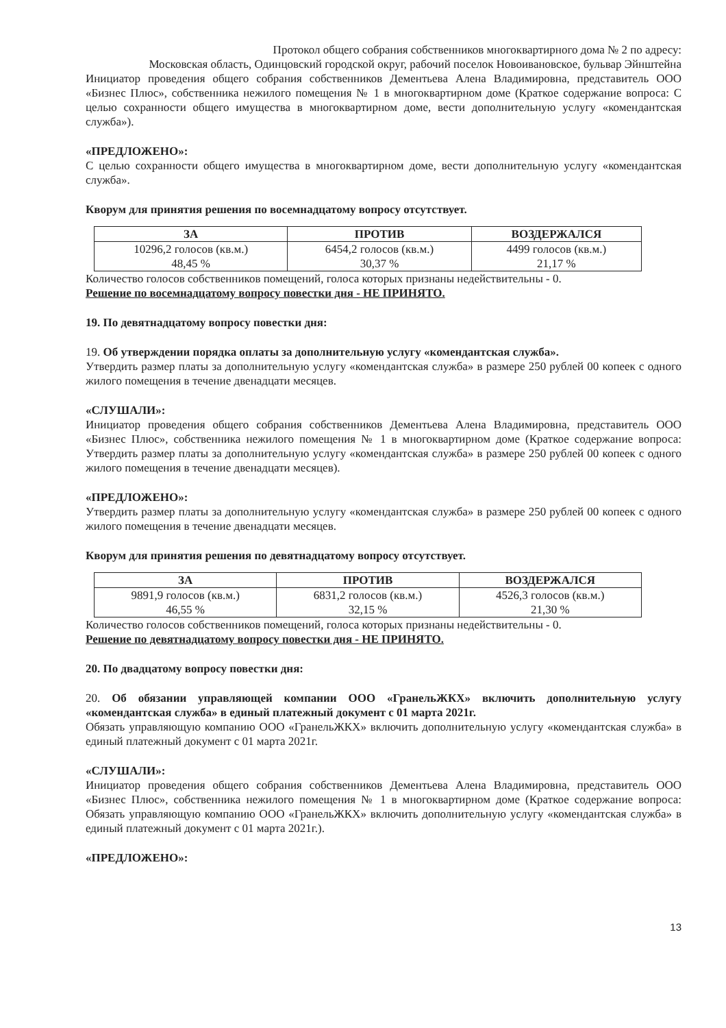Протокол общего собрания собственников многоквартирного дома № 2 по адресу:
Московская область, Одинцовский городской округ, рабочий поселок Новоивановское, бульвар Эйнштейна
Инициатор проведения общего собрания собственников Дементьева Алена Владимировна, представитель ООО «Бизнес Плюс», собственника нежилого помещения № 1 в многоквартирном доме (Краткое содержание вопроса: С целью сохранности общего имущества в многоквартирном доме, вести дополнительную услугу «комендантская служба»).
«ПРЕДЛОЖЕНО»:
С целью сохранности общего имущества в многоквартирном доме, вести дополнительную услугу «комендантская служба».
Кворум для принятия решения по восемнадцатому вопросу отсутствует.
| ЗА | ПРОТИВ | ВОЗДЕРЖАЛСЯ |
| --- | --- | --- |
| 10296,2 голосов (кв.м.) 48,45 % | 6454,2 голосов (кв.м.) 30,37 % | 4499 голосов (кв.м.) 21,17 % |
Количество голосов собственников помещений, голоса которых признаны недействительны - 0.
Решение по восемнадцатому вопросу повестки дня - НЕ ПРИНЯТО.
19. По девятнадцатому вопросу повестки дня:
19. Об утверждении порядка оплаты за дополнительную услугу «комендантская служба».
Утвердить размер платы за дополнительную услугу «комендантская служба» в размере 250 рублей 00 копеек с одного жилого помещения в течение двенадцати месяцев.
«СЛУШАЛИ»:
Инициатор проведения общего собрания собственников Дементьева Алена Владимировна, представитель ООО «Бизнес Плюс», собственника нежилого помещения № 1 в многоквартирном доме (Краткое содержание вопроса: Утвердить размер платы за дополнительную услугу «комендантская служба» в размере 250 рублей 00 копеек с одного жилого помещения в течение двенадцати месяцев).
«ПРЕДЛОЖЕНО»:
Утвердить размер платы за дополнительную услугу «комендантская служба» в размере 250 рублей 00 копеек с одного жилого помещения в течение двенадцати месяцев.
Кворум для принятия решения по девятнадцатому вопросу отсутствует.
| ЗА | ПРОТИВ | ВОЗДЕРЖАЛСЯ |
| --- | --- | --- |
| 9891,9 голосов (кв.м.) 46,55 % | 6831,2 голосов (кв.м.) 32,15 % | 4526,3 голосов (кв.м.) 21,30 % |
Количество голосов собственников помещений, голоса которых признаны недействительны - 0.
Решение по девятнадцатому вопросу повестки дня - НЕ ПРИНЯТО.
20. По двадцатому вопросу повестки дня:
20. Об обязании управляющей компании ООО «ГранельЖКХ» включить дополнительную услугу «комендантская служба» в единый платежный документ с 01 марта 2021г.
Обязать управляющую компанию ООО «ГранельЖКХ» включить дополнительную услугу «комендантская служба» в единый платежный документ с 01 марта 2021г.
«СЛУШАЛИ»:
Инициатор проведения общего собрания собственников Дементьева Алена Владимировна, представитель ООО «Бизнес Плюс», собственника нежилого помещения № 1 в многоквартирном доме (Краткое содержание вопроса: Обязать управляющую компанию ООО «ГранельЖКХ» включить дополнительную услугу «комендантская служба» в единый платежный документ с 01 марта 2021г.).
«ПРЕДЛОЖЕНО»:
13